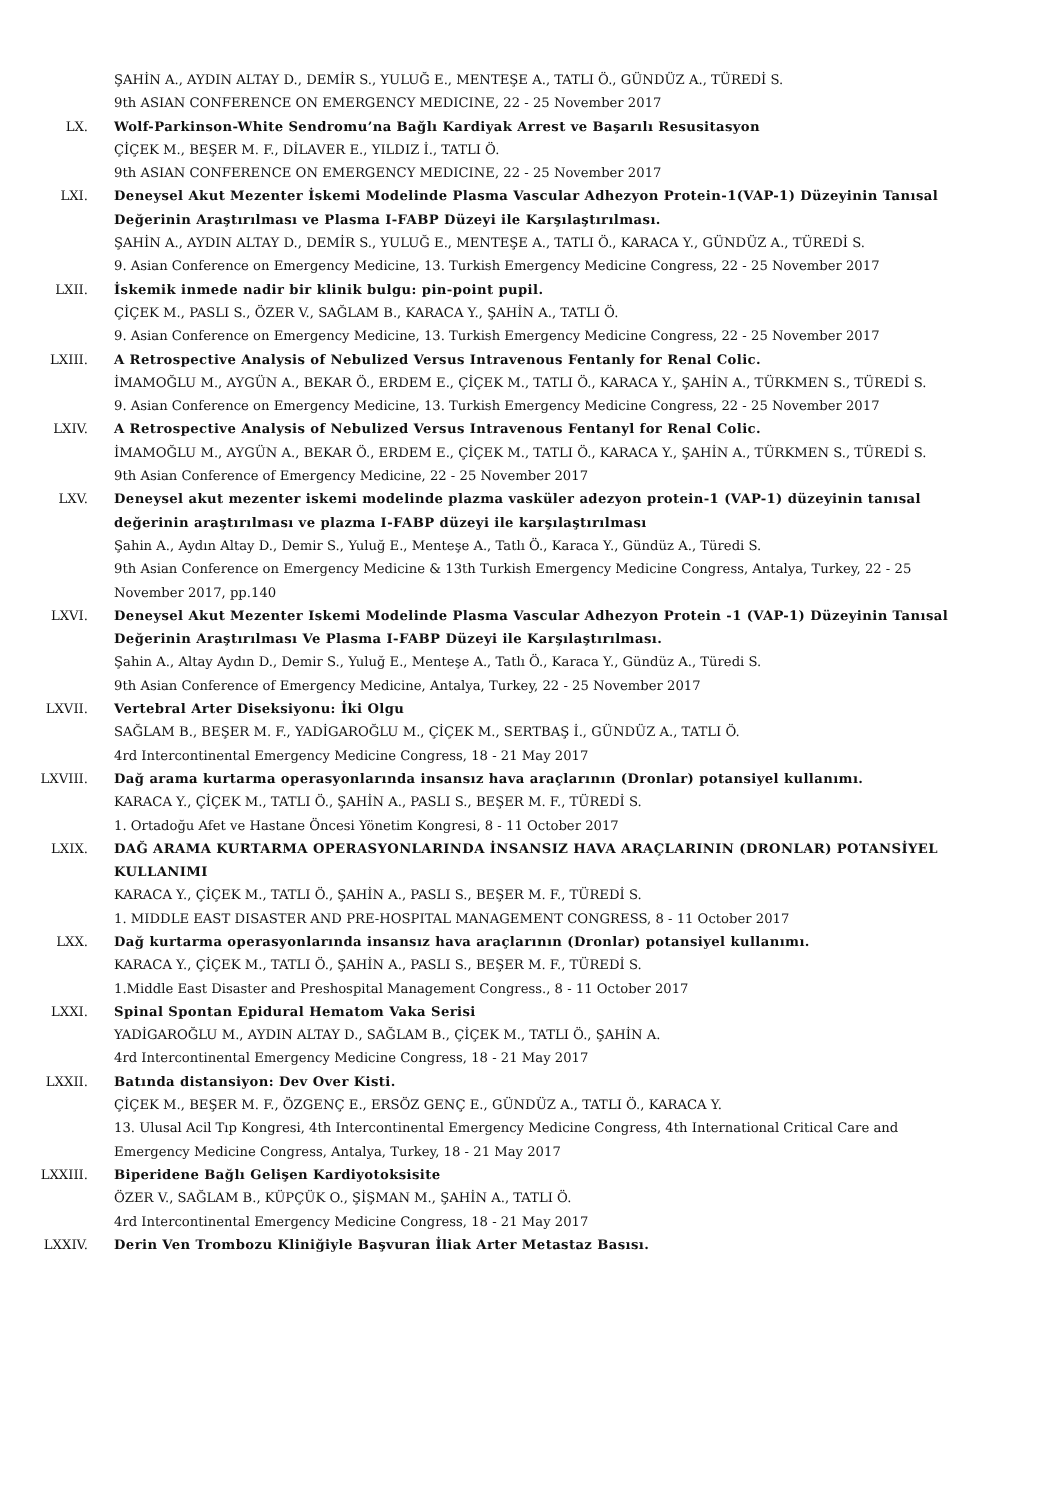ŞAHİN A., AYDIN ALTAY D., DEMİR S., YULUĞ E., MENTEŞE A., TATLI Ö., GÜNDÜZ A., TÜREDİ S.
9th ASIAN CONFERENCE ON EMERGENCY MEDICINE, 22 - 25 November 2017
LX. Wolf-Parkinson-White Sendromu’na Bağlı Kardiyak Arrest ve Başarılı Resusitasyon
ÇİÇEK M., BEŞER M. F., DİLAVER E., YILDIZ İ., TATLI Ö.
9th ASIAN CONFERENCE ON EMERGENCY MEDICINE, 22 - 25 November 2017
LXI. Deneysel Akut Mezenter İskemi Modelinde Plasma Vascular Adhezyon Protein-1(VAP-1) Düzeyinin Tanısal Değerinin Araştırılması ve Plasma I-FABP Düzeyi ile Karşılaştırılması.
ŞAHİN A., AYDIN ALTAY D., DEMİR S., YULUĞ E., MENTEŞE A., TATLI Ö., KARACA Y., GÜNDÜZ A., TÜREDİ S.
9. Asian Conference on Emergency Medicine, 13. Turkish Emergency Medicine Congress, 22 - 25 November 2017
LXII. İskemik inmede nadir bir klinik bulgu: pin-point pupil.
ÇİÇEK M., PASLI S., ÖZER V., SAĞLAM B., KARACA Y., ŞAHİN A., TATLI Ö.
9. Asian Conference on Emergency Medicine, 13. Turkish Emergency Medicine Congress, 22 - 25 November 2017
LXIII. A Retrospective Analysis of Nebulized Versus Intravenous Fentanly for Renal Colic.
İMAMOĞLU M., AYGÜN A., BEKAR Ö., ERDEM E., ÇİÇEK M., TATLI Ö., KARACA Y., ŞAHİN A., TÜRKMEN S., TÜREDİ S.
9. Asian Conference on Emergency Medicine, 13. Turkish Emergency Medicine Congress, 22 - 25 November 2017
LXIV. A Retrospective Analysis of Nebulized Versus Intravenous Fentanyl for Renal Colic.
İMAMOĞLU M., AYGÜN A., BEKAR Ö., ERDEM E., ÇİÇEK M., TATLI Ö., KARACA Y., ŞAHİN A., TÜRKMEN S., TÜREDİ S.
9th Asian Conference of Emergency Medicine, 22 - 25 November 2017
LXV. Deneysel akut mezenter iskemi modelinde plazma vasküler adezyon protein-1 (VAP-1) düzeyinin tanısal değerinin araştırılması ve plazma I-FABP düzeyi ile karşılaştırılması
Şahin A., Aydın Altay D., Demir S., Yuluğ E., Menteşe A., Tatlı Ö., Karaca Y., Gündüz A., Türedi S.
9th Asian Conference on Emergency Medicine & 13th Turkish Emergency Medicine Congress, Antalya, Turkey, 22 - 25 November 2017, pp.140
LXVI. Deneysel Akut Mezenter Iskemi Modelinde Plasma Vascular Adhezyon Protein -1 (VAP-1) Düzeyinin Tanısal Değerinin Araştırılması Ve Plasma I-FABP Düzeyi ile Karşılaştırılması.
Şahin A., Altay Aydın D., Demir S., Yuluğ E., Menteşe A., Tatlı Ö., Karaca Y., Gündüz A., Türedi S.
9th Asian Conference of Emergency Medicine, Antalya, Turkey, 22 - 25 November 2017
LXVII. Vertebral Arter Diseksiyonu: İki Olgu
SAĞLAM B., BEŞER M. F., YADİGAROĞLU M., ÇİÇEK M., SERTBAŞ İ., GÜNDÜZ A., TATLI Ö.
4rd Intercontinental Emergency Medicine Congress, 18 - 21 May 2017
LXVIII. Dağ arama kurtarma operasyonlarında insansız hava araçlarının (Dronlar) potansiyel kullanımı.
KARACA Y., ÇİÇEK M., TATLI Ö., ŞAHİN A., PASLI S., BEŞER M. F., TÜREDİ S.
1. Ortadoğu Afet ve Hastane Öncesi Yönetim Kongresi, 8 - 11 October 2017
LXIX. DAĞ ARAMA KURTARMA OPERASYONLARINDA İNSANSIZ HAVA ARAÇLARININ (DRONLAR) POTANSİYEL KULLANIMI
KARACA Y., ÇİÇEK M., TATLI Ö., ŞAHİN A., PASLI S., BEŞER M. F., TÜREDİ S.
1. MIDDLE EAST DISASTER AND PRE-HOSPITAL MANAGEMENT CONGRESS, 8 - 11 October 2017
LXX. Dağ kurtarma operasyonlarında insansız hava araçlarının (Dronlar) potansiyel kullanımı.
KARACA Y., ÇİÇEK M., TATLI Ö., ŞAHİN A., PASLI S., BEŞER M. F., TÜREDİ S.
1.Middle East Disaster and Preshospital Management Congress., 8 - 11 October 2017
LXXI. Spinal Spontan Epidural Hematom Vaka Serisi
YADİGAROĞLU M., AYDIN ALTAY D., SAĞLAM B., ÇİÇEK M., TATLI Ö., ŞAHİN A.
4rd Intercontinental Emergency Medicine Congress, 18 - 21 May 2017
LXXII. Batında distansiyon: Dev Over Kisti.
ÇİÇEK M., BEŞER M. F., ÖZGENÇ E., ERSÖZ GENÇ E., GÜNDÜZ A., TATLI Ö., KARACA Y.
13. Ulusal Acil Tıp Kongresi, 4th Intercontinental Emergency Medicine Congress, 4th International Critical Care and Emergency Medicine Congress, Antalya, Turkey, 18 - 21 May 2017
LXXIII. Biperidene Bağlı Gelişen Kardiyotoksisite
ÖZER V., SAĞLAM B., KÜPÇÜK O., ŞİŞMAN M., ŞAHİN A., TATLI Ö.
4rd Intercontinental Emergency Medicine Congress, 18 - 21 May 2017
LXXIV. Derin Ven Trombozu Kliniğiyle Başvuran İliak Arter Metastaz Basısı.